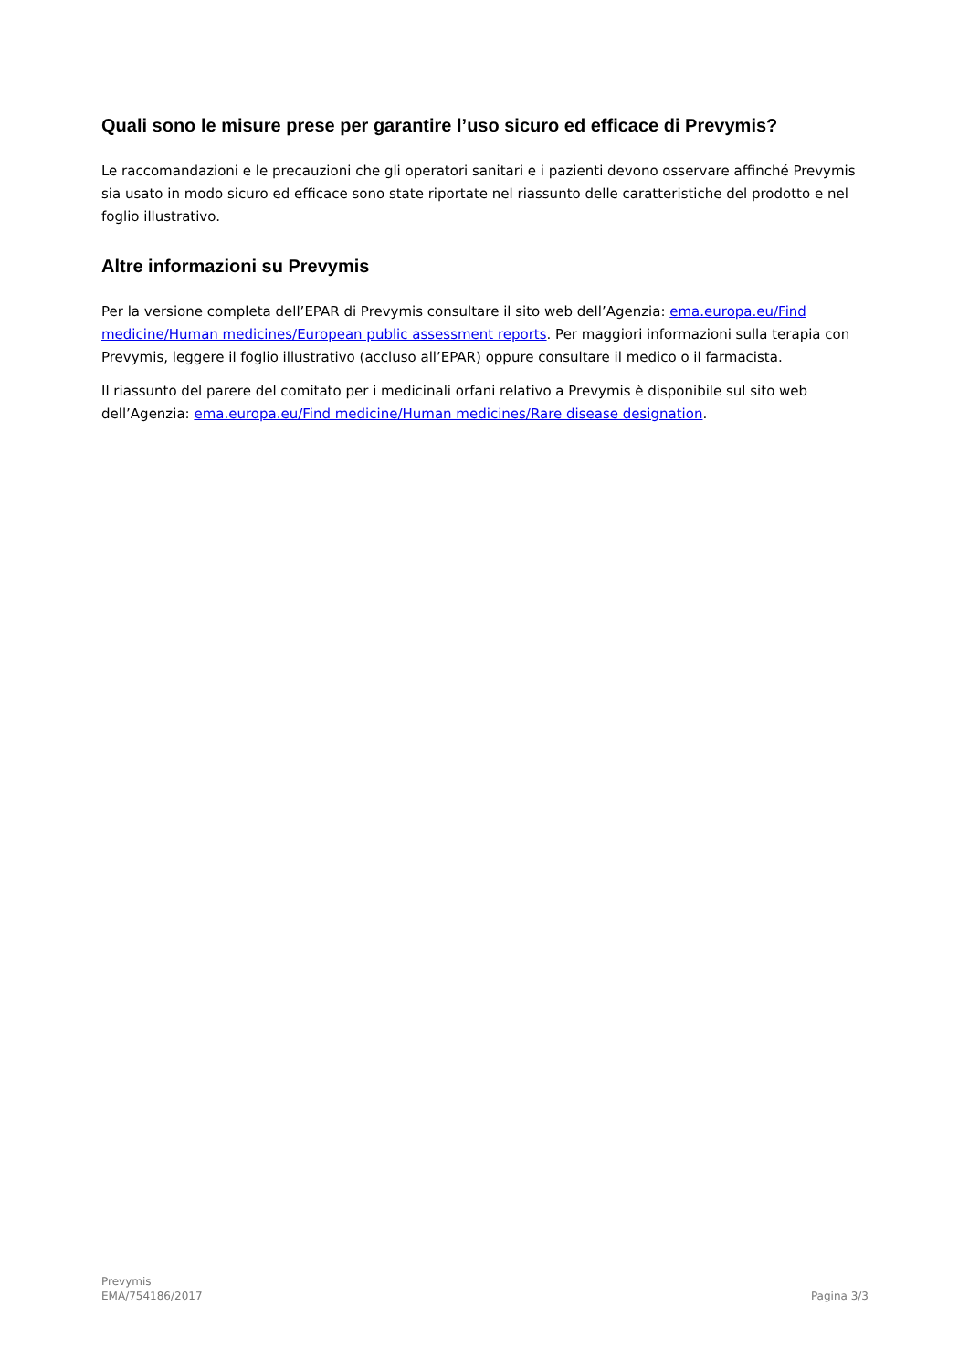Quali sono le misure prese per garantire l’uso sicuro ed efficace di Prevymis?
Le raccomandazioni e le precauzioni che gli operatori sanitari e i pazienti devono osservare affinché Prevymis sia usato in modo sicuro ed efficace sono state riportate nel riassunto delle caratteristiche del prodotto e nel foglio illustrativo.
Altre informazioni su Prevymis
Per la versione completa dell’EPAR di Prevymis consultare il sito web dell’Agenzia: ema.europa.eu/Find medicine/Human medicines/European public assessment reports. Per maggiori informazioni sulla terapia con Prevymis, leggere il foglio illustrativo (accluso all’EPAR) oppure consultare il medico o il farmacista.
Il riassunto del parere del comitato per i medicinali orfani relativo a Prevymis è disponibile sul sito web dell’Agenzia: ema.europa.eu/Find medicine/Human medicines/Rare disease designation.
Prevymis
EMA/754186/2017 Pagina 3/3